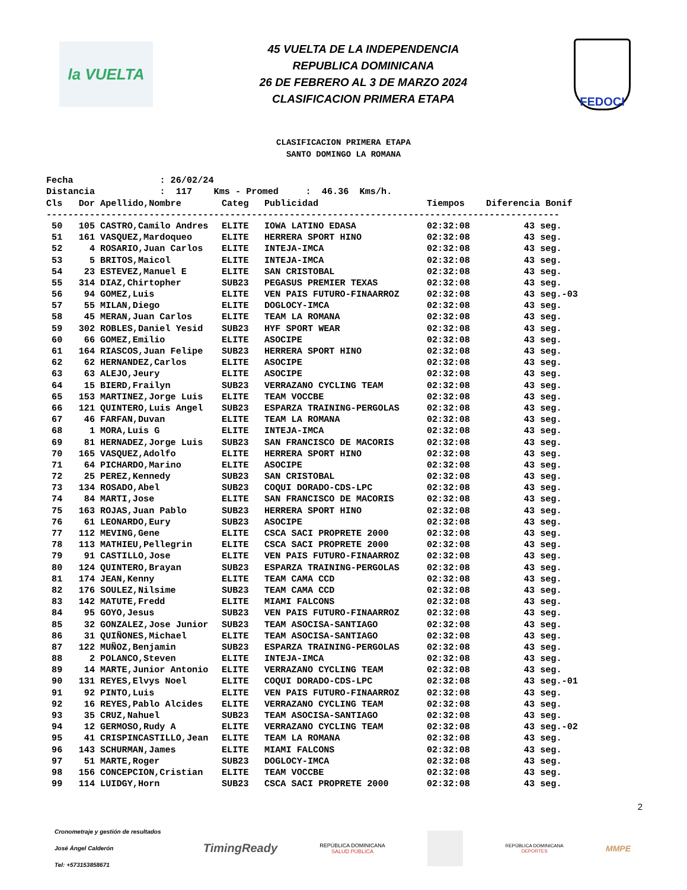la VUELTA
45 VUELTA DE LA INDEPENDENCIA
REPUBLICA DOMINICANA
26 DE FEBRERO AL 3 DE MARZO 2024
CLASIFICACION PRIMERA ETAPA
FEDOCI
CLASIFICACION PRIMERA ETAPA
SANTO DOMINGO LA ROMANA
Fecha : 26/02/24 Distancia : 117 Kms - Promed : 46.36 Kms/h.
| Cls | Dor | Apellido,Nombre | Categ | Publicidad | Tiempos | Diferencia Bonif |
| --- | --- | --- | --- | --- | --- | --- |
| ----------------------------------------------------------------------------------------------- | | | | | | |
| 50 | 105 | CASTRO,Camilo Andres | ELITE | IOWA LATINO EDASA | 02:32:08 | 43 seg. |
| 51 | 161 | VASQUEZ,Mardoqueo | ELITE | HERRERA SPORT HINO | 02:32:08 | 43 seg. |
| 52 | 4 | ROSARIO,Juan Carlos | ELITE | INTEJA-IMCA | 02:32:08 | 43 seg. |
| 53 | 5 | BRITOS,Maicol | ELITE | INTEJA-IMCA | 02:32:08 | 43 seg. |
| 54 | 23 | ESTEVEZ,Manuel E | ELITE | SAN CRISTOBAL | 02:32:08 | 43 seg. |
| 55 | 314 | DIAZ,Chirtopher | SUB23 | PEGASUS PREMIER TEXAS | 02:32:08 | 43 seg. |
| 56 | 94 | GOMEZ,Luis | ELITE | VEN PAIS FUTURO-FINAARROZ | 02:32:08 | 43 seg.-03 |
| 57 | 55 | MILAN,Diego | ELITE | DOGLOCY-IMCA | 02:32:08 | 43 seg. |
| 58 | 45 | MERAN,Juan Carlos | ELITE | TEAM LA ROMANA | 02:32:08 | 43 seg. |
| 59 | 302 | ROBLES,Daniel Yesid | SUB23 | HYF SPORT WEAR | 02:32:08 | 43 seg. |
| 60 | 66 | GOMEZ,Emilio | ELITE | ASOCIPE | 02:32:08 | 43 seg. |
| 61 | 164 | RIASCOS,Juan Felipe | SUB23 | HERRERA SPORT HINO | 02:32:08 | 43 seg. |
| 62 | 62 | HERNANDEZ,Carlos | ELITE | ASOCIPE | 02:32:08 | 43 seg. |
| 63 | 63 | ALEJO,Jeury | ELITE | ASOCIPE | 02:32:08 | 43 seg. |
| 64 | 15 | BIERD,Frailyn | SUB23 | VERRAZANO CYCLING TEAM | 02:32:08 | 43 seg. |
| 65 | 153 | MARTINEZ,Jorge Luis | ELITE | TEAM VOCCBE | 02:32:08 | 43 seg. |
| 66 | 121 | QUINTERO,Luis Angel | SUB23 | ESPARZA TRAINING-PERGOLAS | 02:32:08 | 43 seg. |
| 67 | 46 | FARFAN,Duvan | ELITE | TEAM LA ROMANA | 02:32:08 | 43 seg. |
| 68 | 1 | MORA,Luis G | ELITE | INTEJA-IMCA | 02:32:08 | 43 seg. |
| 69 | 81 | HERNADEZ,Jorge Luis | SUB23 | SAN FRANCISCO DE MACORIS | 02:32:08 | 43 seg. |
| 70 | 165 | VASQUEZ,Adolfo | ELITE | HERRERA SPORT HINO | 02:32:08 | 43 seg. |
| 71 | 64 | PICHARDO,Marino | ELITE | ASOCIPE | 02:32:08 | 43 seg. |
| 72 | 25 | PEREZ,Kennedy | SUB23 | SAN CRISTOBAL | 02:32:08 | 43 seg. |
| 73 | 134 | ROSADO,Abel | SUB23 | COQUI DORADO-CDS-LPC | 02:32:08 | 43 seg. |
| 74 | 84 | MARTI,Jose | ELITE | SAN FRANCISCO DE MACORIS | 02:32:08 | 43 seg. |
| 75 | 163 | ROJAS,Juan Pablo | SUB23 | HERRERA SPORT HINO | 02:32:08 | 43 seg. |
| 76 | 61 | LEONARDO,Eury | SUB23 | ASOCIPE | 02:32:08 | 43 seg. |
| 77 | 112 | MEVING,Gene | ELITE | CSCA SACI PROPRETE 2000 | 02:32:08 | 43 seg. |
| 78 | 113 | MATHIEU,Pellegrin | ELITE | CSCA SACI PROPRETE 2000 | 02:32:08 | 43 seg. |
| 79 | 91 | CASTILLO,Jose | ELITE | VEN PAIS FUTURO-FINAARROZ | 02:32:08 | 43 seg. |
| 80 | 124 | QUINTERO,Brayan | SUB23 | ESPARZA TRAINING-PERGOLAS | 02:32:08 | 43 seg. |
| 81 | 174 | JEAN,Kenny | ELITE | TEAM CAMA CCD | 02:32:08 | 43 seg. |
| 82 | 176 | SOULEZ,Nilsime | SUB23 | TEAM CAMA CCD | 02:32:08 | 43 seg. |
| 83 | 142 | MATUTE,Fredd | ELITE | MIAMI FALCONS | 02:32:08 | 43 seg. |
| 84 | 95 | GOYO,Jesus | SUB23 | VEN PAIS FUTURO-FINAARROZ | 02:32:08 | 43 seg. |
| 85 | 32 | GONZALEZ,Jose Junior | SUB23 | TEAM ASOCISA-SANTIAGO | 02:32:08 | 43 seg. |
| 86 | 31 | QUIÑONES,Michael | ELITE | TEAM ASOCISA-SANTIAGO | 02:32:08 | 43 seg. |
| 87 | 122 | MUÑOZ,Benjamin | SUB23 | ESPARZA TRAINING-PERGOLAS | 02:32:08 | 43 seg. |
| 88 | 2 | POLANCO,Steven | ELITE | INTEJA-IMCA | 02:32:08 | 43 seg. |
| 89 | 14 | MARTE,Junior Antonio | ELITE | VERRAZANO CYCLING TEAM | 02:32:08 | 43 seg. |
| 90 | 131 | REYES,Elvys Noel | ELITE | COQUI DORADO-CDS-LPC | 02:32:08 | 43 seg.-01 |
| 91 | 92 | PINTO,Luis | ELITE | VEN PAIS FUTURO-FINAARROZ | 02:32:08 | 43 seg. |
| 92 | 16 | REYES,Pablo Alcides | ELITE | VERRAZANO CYCLING TEAM | 02:32:08 | 43 seg. |
| 93 | 35 | CRUZ,Nahuel | SUB23 | TEAM ASOCISA-SANTIAGO | 02:32:08 | 43 seg. |
| 94 | 12 | GERMOSO,Rudy A | ELITE | VERRAZANO CYCLING TEAM | 02:32:08 | 43 seg.-02 |
| 95 | 41 | CRISPINCASTILLO,Jean | ELITE | TEAM LA ROMANA | 02:32:08 | 43 seg. |
| 96 | 143 | SCHURMAN,James | ELITE | MIAMI FALCONS | 02:32:08 | 43 seg. |
| 97 | 51 | MARTE,Roger | SUB23 | DOGLOCY-IMCA | 02:32:08 | 43 seg. |
| 98 | 156 | CONCEPCION,Cristian | ELITE | TEAM VOCCBE | 02:32:08 | 43 seg. |
| 99 | 114 | LUIDGY,Horn | SUB23 | CSCA SACI PROPRETE 2000 | 02:32:08 | 43 seg. |
2
Cronometraje y gestión de resultados
José Ángel Calderón
Tel: +573153858671
TimingReady
REPÚBLICA DOMINICANA
SALUD PÚBLICA
REPÚBLICA DOMINICANA
DEPORTES
MMPE